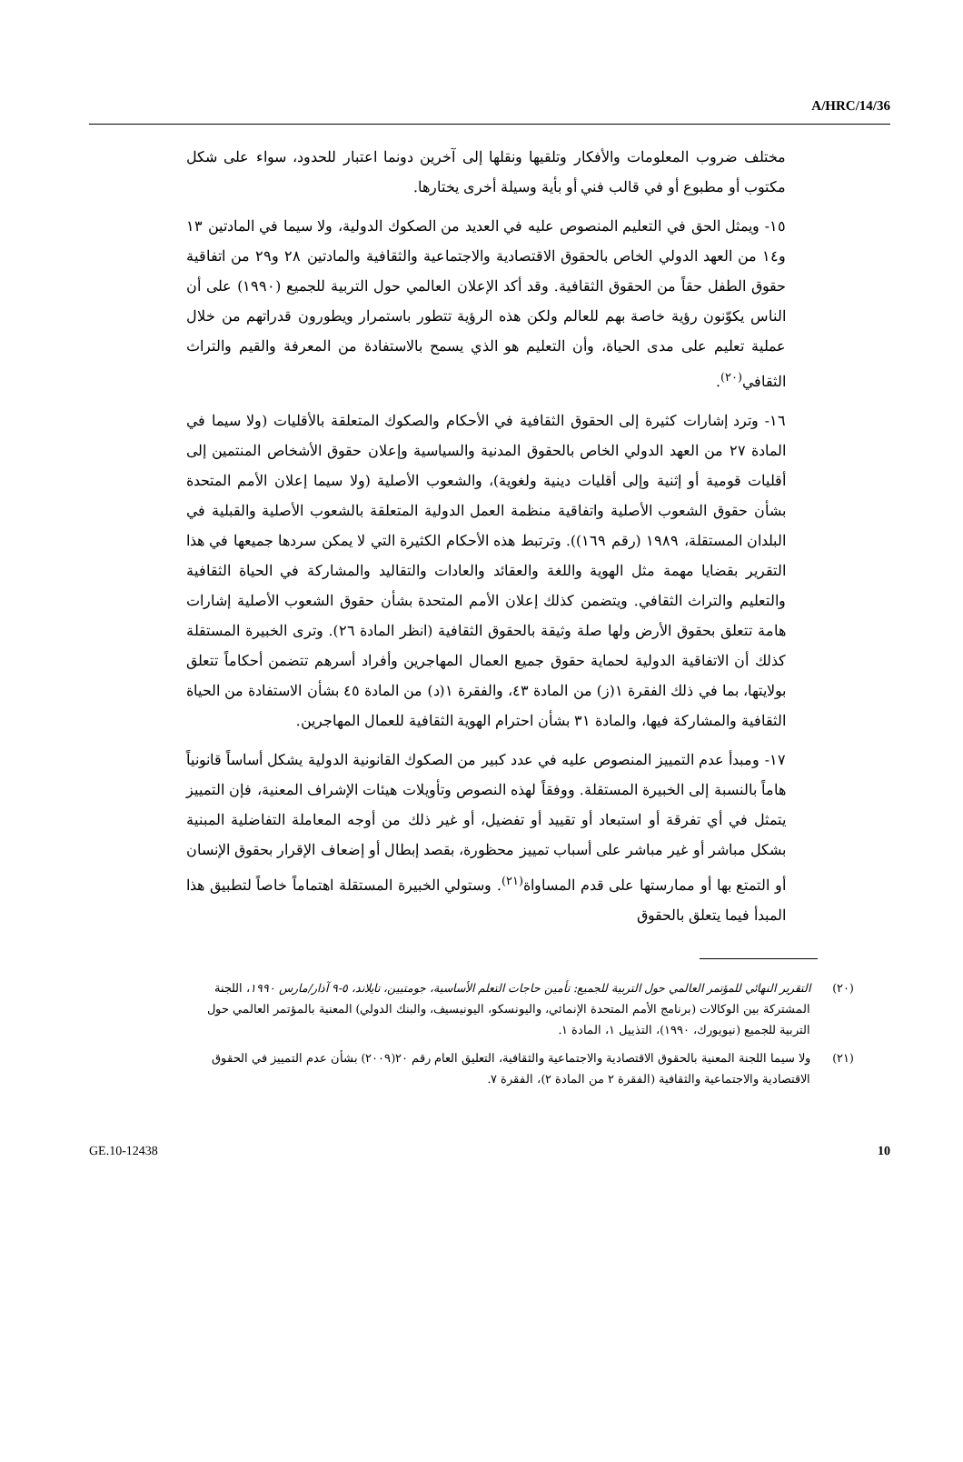A/HRC/14/36
مختلف ضروب المعلومات والأفكار وتلقيها ونقلها إلى آخرين دونما اعتبار للحدود، سواء على شكل مكتوب أو مطبوع أو في قالب فني أو بأية وسيلة أخرى يختارها.
١٥- ويمثل الحق في التعليم المنصوص عليه في العديد من الصكوك الدولية، ولا سيما في المادتين ١٣ و١٤ من العهد الدولي الخاص بالحقوق الاقتصادية والاجتماعية والثقافية والمادتين ٢٨ و٢٩ من اتفاقية حقوق الطفل حقاً من الحقوق الثقافية. وقد أكد الإعلان العالمي حول التربية للجميع (١٩٩٠) على أن الناس يكوّنون رؤية خاصة بهم للعالم ولكن هذه الرؤية تتطور باستمرار ويطورون قدراتهم من خلال عملية تعليم على مدى الحياة، وأن التعليم هو الذي يسمح بالاستفادة من المعرفة والقيم والتراث الثقافي<sup>(٢٠)</sup>.
١٦- وترد إشارات كثيرة إلى الحقوق الثقافية في الأحكام والصكوك المتعلقة بالأقليات (ولا سيما في المادة ٢٧ من العهد الدولي الخاص بالحقوق المدنية والسياسية وإعلان حقوق الأشخاص المنتمين إلى أقليات قومية أو إثنية وإلى أقليات دينية ولغوية)، والشعوب الأصلية (ولا سيما إعلان الأمم المتحدة بشأن حقوق الشعوب الأصلية واتفاقية منظمة العمل الدولية المتعلقة بالشعوب الأصلية والقبلية في البلدان المستقلة، ١٩٨٩ (رقم ١٦٩)). وترتبط هذه الأحكام الكثيرة التي لا يمكن سردها جميعها في هذا التقرير بقضايا مهمة مثل الهوية واللغة والعقائد والعادات والتقاليد والمشاركة في الحياة الثقافية والتعليم والتراث الثقافي. ويتضمن كذلك إعلان الأمم المتحدة بشأن حقوق الشعوب الأصلية إشارات هامة تتعلق بحقوق الأرض ولها صلة وثيقة بالحقوق الثقافية (انظر المادة ٢٦). وترى الخبيرة المستقلة كذلك أن الاتفاقية الدولية لحماية حقوق جميع العمال المهاجرين وأفراد أسرهم تتضمن أحكاماً تتعلق بولايتها، بما في ذلك الفقرة ١(ز) من المادة ٤٣، والفقرة ١(د) من المادة ٤٥ بشأن الاستفادة من الحياة الثقافية والمشاركة فيها، والمادة ٣١ بشأن احترام الهوية الثقافية للعمال المهاجرين.
١٧- ومبدأ عدم التمييز المنصوص عليه في عدد كبير من الصكوك القانونية الدولية يشكل أساساً قانونياً هاماً بالنسبة إلى الخبيرة المستقلة. ووفقاً لهذه النصوص وتأويلات هيئات الإشراف المعنية، فإن التمييز يتمثل في أي تفرقة أو استبعاد أو تقييد أو تفضيل، أو غير ذلك من أوجه المعاملة التفاضلية المبنية بشكل مباشر أو غير مباشر على أسباب تمييز محظورة، بقصد إبطال أو إضعاف الإقرار بحقوق الإنسان أو التمتع بها أو ممارستها على قدم المساواة<sup>(٢١)</sup>. وستولي الخبيرة المستقلة اهتماماً خاصاً لتطبيق هذا المبدأ فيما يتعلق بالحقوق
(٢٠) التقرير النهائي للمؤتمر العالمي حول التربية للجميع: تأمين حاجات التعلم الأساسية، جومتيين، تايلاند، ٥-٩ آذار/مارس ١٩٩٠، اللجنة المشتركة بين الوكالات (برنامج الأمم المتحدة الإنمائي، واليونسكو، اليونيسيف، والبنك الدولي) المعنية بالمؤتمر العالمي حول التربية للجميع (نيويورك، ١٩٩٠)، التذييل ١، المادة ١.
(٢١) ولا سيما اللجنة المعنية بالحقوق الاقتصادية والاجتماعية والثقافية، التعليق العام رقم ٢٠(٢٠٠٩) بشأن عدم التمييز في الحقوق الاقتصادية والاجتماعية والثقافية (الفقرة ٢ من المادة ٢)، الفقرة ٧.
GE.10-12438 10